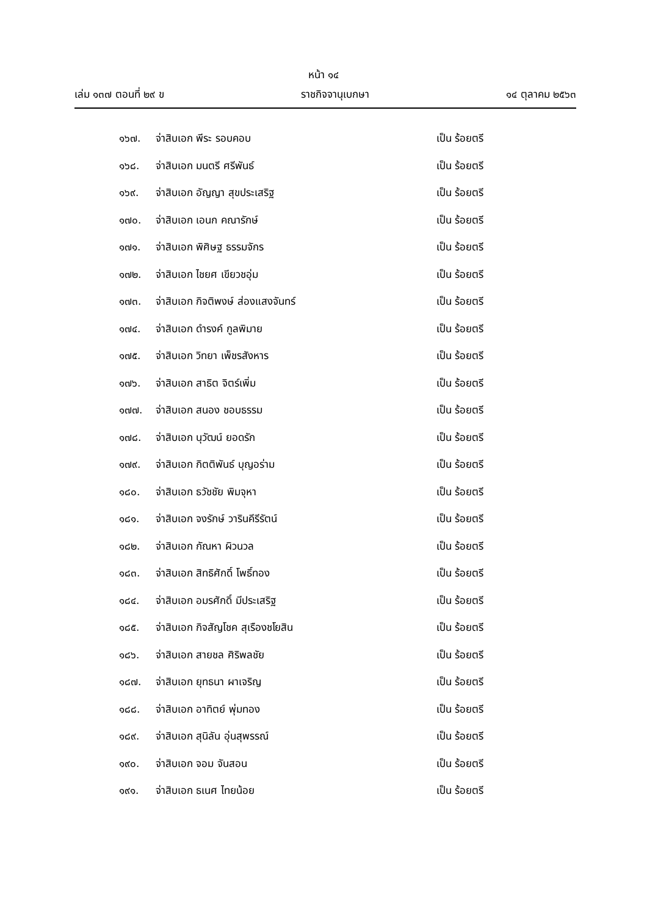หน้า ๑๔
เล่ม ๑๓๗ ตอนที่ ๒๙ ข ราชกิจจานุเบกษา ๑๔ ตุลาคม ๒๕๖๓
๑๖๗. จ่าสิบเอก พีระ รอบคอบ เป็น ร้อยตรี
๑๖๘. จ่าสิบเอก มนตรี ศรีพันธ์ เป็น ร้อยตรี
๑๖๙. จ่าสิบเอก อัญญา สุขประเสริฐ เป็น ร้อยตรี
๑๗๐. จ่าสิบเอก เอนก คณารักษ์ เป็น ร้อยตรี
๑๗๑. จ่าสิบเอก พิศิษฐ ธรรมจักร เป็น ร้อยตรี
๑๗๒. จ่าสิบเอก ไชยศ เขียวชอุ่ม เป็น ร้อยตรี
๑๗๓. จ่าสิบเอก กิจติพงษ์ ส่องแสงจันทร์ เป็น ร้อยตรี
๑๗๔. จ่าสิบเอก ดำรงค์ กูลพิมาย เป็น ร้อยตรี
๑๗๕. จ่าสิบเอก วิทยา เพ็ชรสังหาร เป็น ร้อยตรี
๑๗๖. จ่าสิบเอก สาธิต จิตร์เพิ่ม เป็น ร้อยตรี
๑๗๗. จ่าสิบเอก สนอง ชอบธรรม เป็น ร้อยตรี
๑๗๘. จ่าสิบเอก นุวัฒน์ ยอดรัก เป็น ร้อยตรี
๑๗๙. จ่าสิบเอก กิตติพันธ์ บุญอร่าม เป็น ร้อยตรี
๑๘๐. จ่าสิบเอก ธวัชชัย พิมจุหา เป็น ร้อยตรี
๑๘๑. จ่าสิบเอก จงรักษ์ วารินคีรีรัตน์ เป็น ร้อยตรี
๑๘๒. จ่าสิบเอก กัณหา ผิวนวล เป็น ร้อยตรี
๑๘๓. จ่าสิบเอก สิทธิศักดิ์ โพธิ์ทอง เป็น ร้อยตรี
๑๘๔. จ่าสิบเอก อมรศักดิ์ มีประเสริฐ เป็น ร้อยตรี
๑๘๕. จ่าสิบเอก กิจสัญโชค สุเรืองชโยสิน เป็น ร้อยตรี
๑๘๖. จ่าสิบเอก สายชล ศิริพลชัย เป็น ร้อยตรี
๑๘๗. จ่าสิบเอก ยุทธนา ผาเจริญ เป็น ร้อยตรี
๑๘๘. จ่าสิบเอก อาทิตย์ พุ่มทอง เป็น ร้อยตรี
๑๘๙. จ่าสิบเอก สุนิลัน อุ่นสุพรรณ์ เป็น ร้อยตรี
๑๙๐. จ่าสิบเอก จอม จันสอน เป็น ร้อยตรี
๑๙๑. จ่าสิบเอก ธเนศ ไทยน้อย เป็น ร้อยตรี